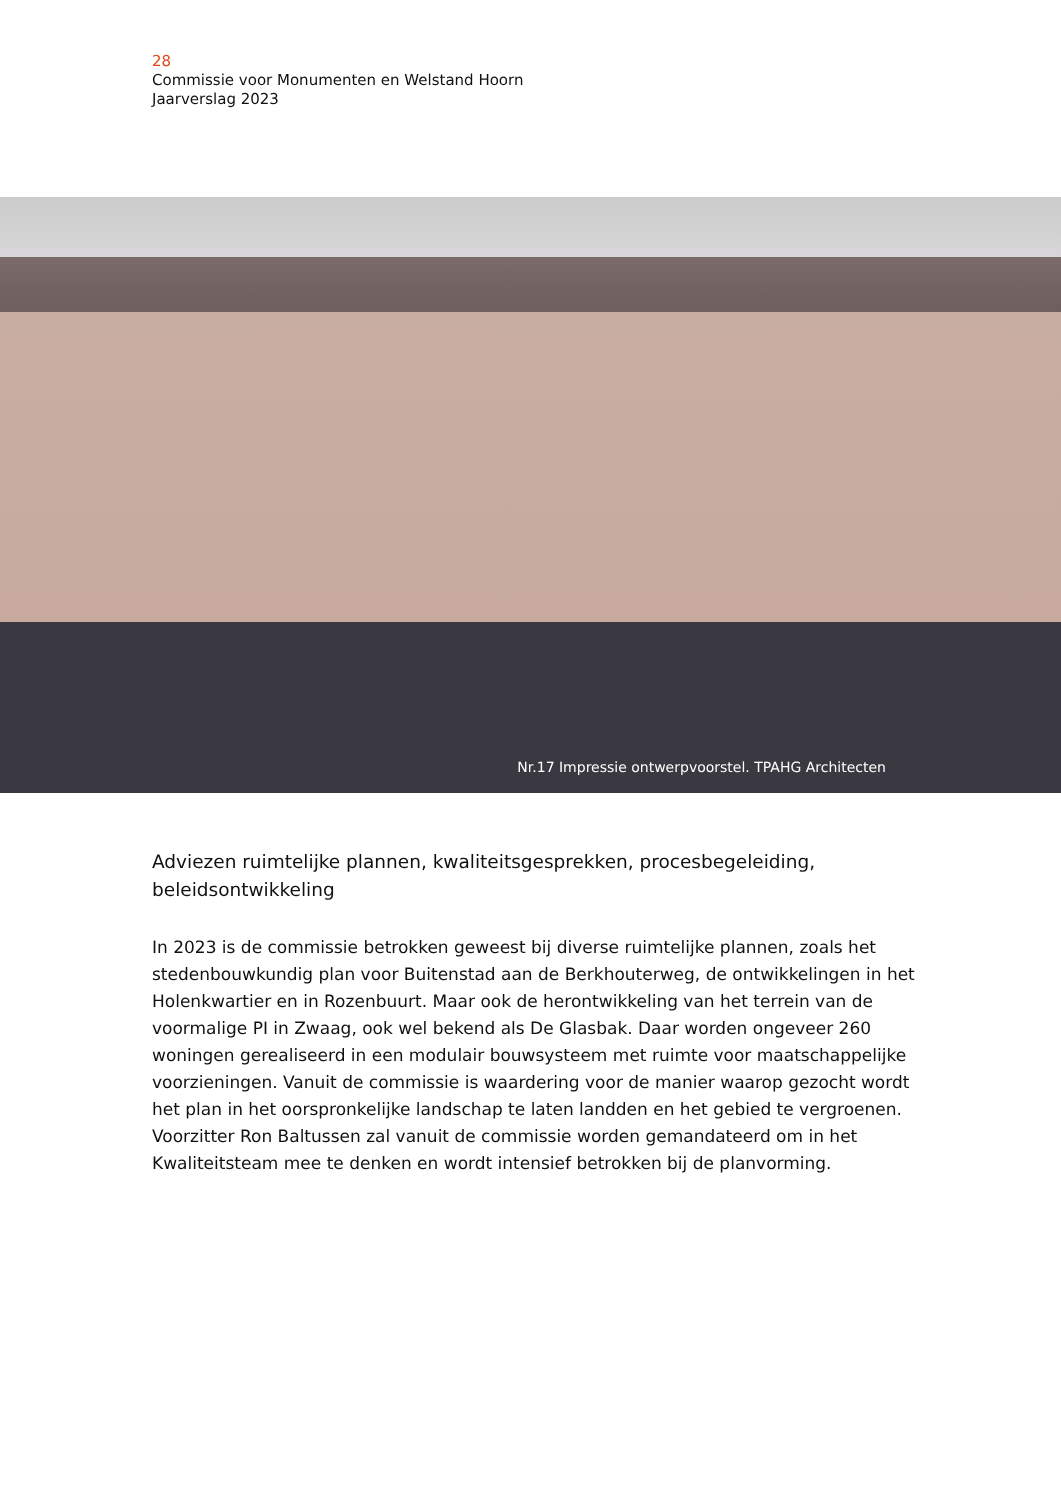28
Commissie voor Monumenten en Welstand Hoorn
Jaarverslag 2023
Nr.17 Impressie ontwerpvoorstel. TPAHG Architecten
Adviezen ruimtelijke plannen, kwaliteitsgesprekken, procesbegeleiding, beleidsontwikkeling
In 2023 is de commissie betrokken geweest bij diverse ruimtelijke plannen, zoals het stedenbouwkundig plan voor Buitenstad aan de Berkhouterweg, de ontwikkelingen in het Holenkwartier en in Rozenbuurt. Maar ook de herontwikkeling van het terrein van de voormalige PI in Zwaag, ook wel bekend als De Glasbak. Daar worden ongeveer 260 woningen gerealiseerd in een modulair bouwsysteem met ruimte voor maatschappelijke voorzieningen. Vanuit de commissie is waardering voor de manier waarop gezocht wordt het plan in het oorspronkelijke landschap te laten landden en het gebied te vergroenen. Voorzitter Ron Baltussen zal vanuit de commissie worden gemandateerd om in het Kwaliteitsteam mee te denken en wordt intensief betrokken bij de planvorming.